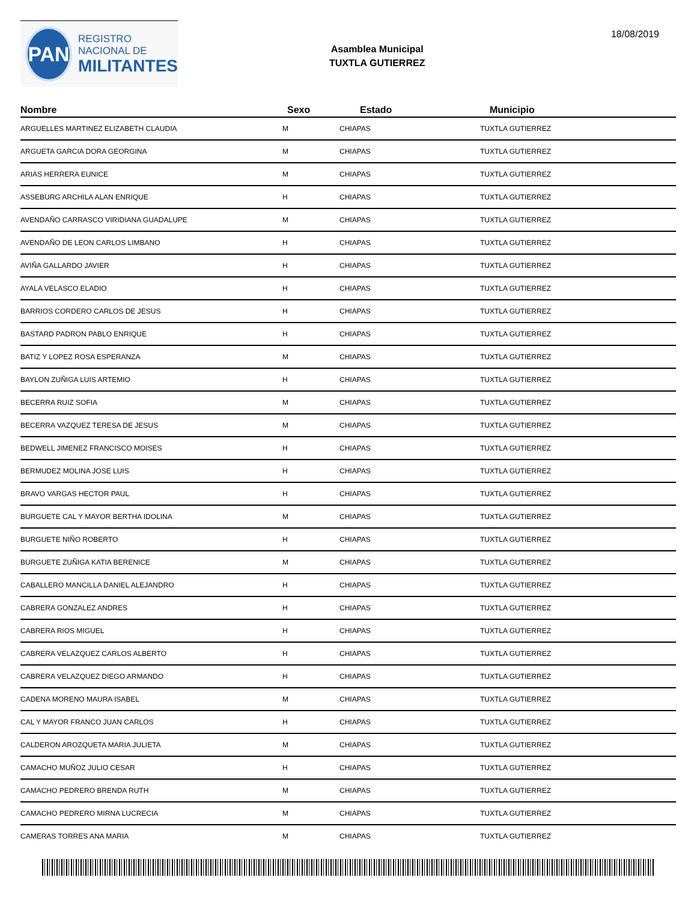PAN
REGISTRO
NACIONAL DE
MILITANTES
Asamblea Municipal
TUXTLA GUTIERREZ
18/08/2019
| Nombre | Sexo | Estado | Municipio |
| --- | --- | --- | --- |
| ARGUELLES MARTINEZ ELIZABETH CLAUDIA | M | CHIAPAS | TUXTLA GUTIERREZ |
| ARGUETA GARCIA DORA GEORGINA | M | CHIAPAS | TUXTLA GUTIERREZ |
| ARIAS HERRERA EUNICE | M | CHIAPAS | TUXTLA GUTIERREZ |
| ASSEBURG ARCHILA ALAN ENRIQUE | H | CHIAPAS | TUXTLA GUTIERREZ |
| AVENDAÑO CARRASCO VIRIDIANA GUADALUPE | M | CHIAPAS | TUXTLA GUTIERREZ |
| AVENDAÑO DE LEON CARLOS LIMBANO | H | CHIAPAS | TUXTLA GUTIERREZ |
| AVIÑA GALLARDO JAVIER | H | CHIAPAS | TUXTLA GUTIERREZ |
| AYALA VELASCO ELADIO | H | CHIAPAS | TUXTLA GUTIERREZ |
| BARRIOS CORDERO CARLOS DE JESUS | H | CHIAPAS | TUXTLA GUTIERREZ |
| BASTARD PADRON PABLO ENRIQUE | H | CHIAPAS | TUXTLA GUTIERREZ |
| BATIZ Y LOPEZ ROSA ESPERANZA | M | CHIAPAS | TUXTLA GUTIERREZ |
| BAYLON ZUÑIGA LUIS ARTEMIO | H | CHIAPAS | TUXTLA GUTIERREZ |
| BECERRA RUIZ SOFIA | M | CHIAPAS | TUXTLA GUTIERREZ |
| BECERRA VAZQUEZ TERESA DE JESUS | M | CHIAPAS | TUXTLA GUTIERREZ |
| BEDWELL JIMENEZ FRANCISCO MOISES | H | CHIAPAS | TUXTLA GUTIERREZ |
| BERMUDEZ MOLINA JOSE LUIS | H | CHIAPAS | TUXTLA GUTIERREZ |
| BRAVO VARGAS HECTOR PAUL | H | CHIAPAS | TUXTLA GUTIERREZ |
| BURGUETE CAL Y MAYOR BERTHA IDOLINA | M | CHIAPAS | TUXTLA GUTIERREZ |
| BURGUETE NIÑO ROBERTO | H | CHIAPAS | TUXTLA GUTIERREZ |
| BURGUETE ZUÑIGA KATIA BERENICE | M | CHIAPAS | TUXTLA GUTIERREZ |
| CABALLERO MANCILLA DANIEL ALEJANDRO | H | CHIAPAS | TUXTLA GUTIERREZ |
| CABRERA GONZALEZ ANDRES | H | CHIAPAS | TUXTLA GUTIERREZ |
| CABRERA RIOS MIGUEL | H | CHIAPAS | TUXTLA GUTIERREZ |
| CABRERA VELAZQUEZ CARLOS ALBERTO | H | CHIAPAS | TUXTLA GUTIERREZ |
| CABRERA VELAZQUEZ DIEGO ARMANDO | H | CHIAPAS | TUXTLA GUTIERREZ |
| CADENA MORENO MAURA ISABEL | M | CHIAPAS | TUXTLA GUTIERREZ |
| CAL Y MAYOR FRANCO JUAN CARLOS | H | CHIAPAS | TUXTLA GUTIERREZ |
| CALDERON AROZQUETA MARIA JULIETA | M | CHIAPAS | TUXTLA GUTIERREZ |
| CAMACHO MUÑOZ JULIO CESAR | H | CHIAPAS | TUXTLA GUTIERREZ |
| CAMACHO PEDRERO BRENDA RUTH | M | CHIAPAS | TUXTLA GUTIERREZ |
| CAMACHO PEDRERO MIRNA LUCRECIA | M | CHIAPAS | TUXTLA GUTIERREZ |
| CAMERAS TORRES ANA MARIA | M | CHIAPAS | TUXTLA GUTIERREZ |